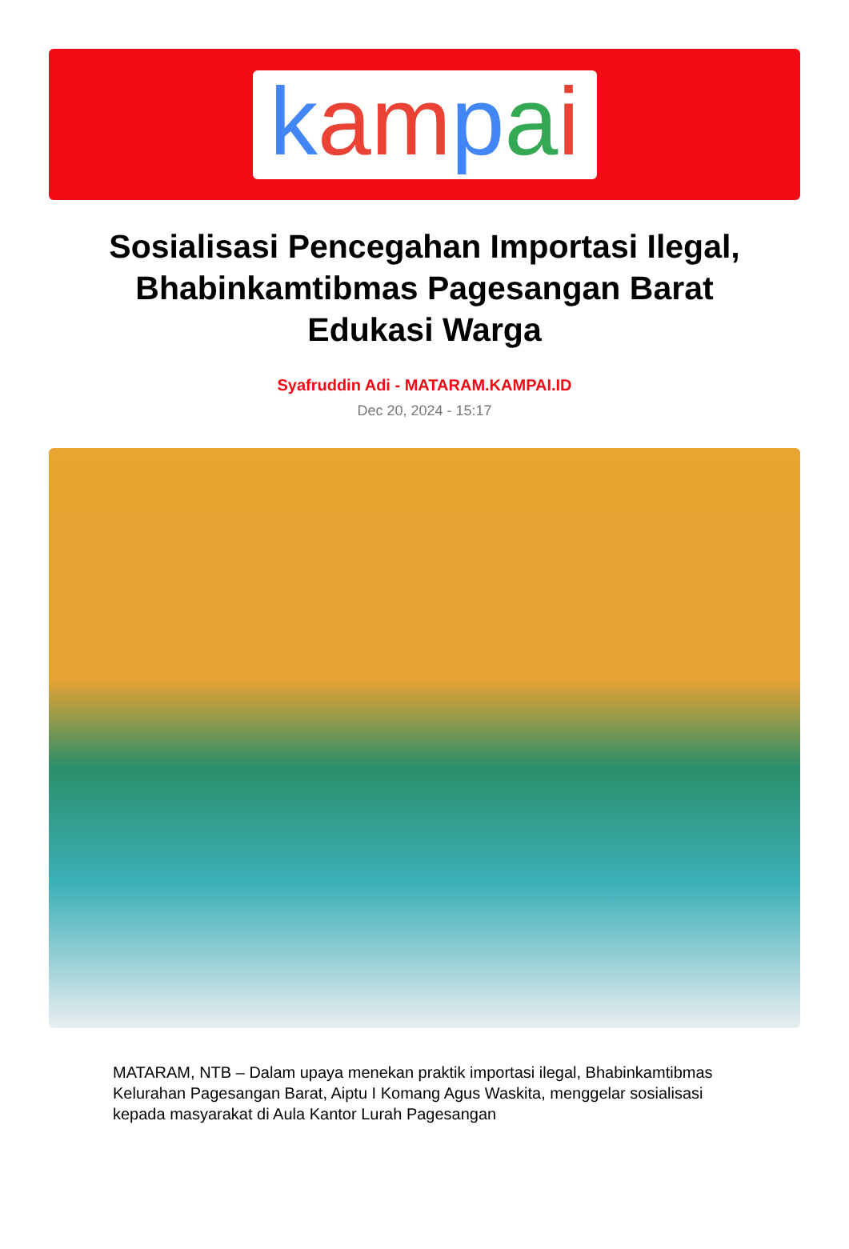kam pai
Sosialisasi Pencegahan Importasi Ilegal, Bhabinkamtibmas Pagesangan Barat Edukasi Warga
Syafruddin Adi - MATARAM.KAMPAI.ID
Dec 20, 2024 - 15:17
MATARAM, NTB – Dalam upaya menekan praktik importasi ilegal, Bhabinkamtibmas Kelurahan Pagesangan Barat, Aiptu I Komang Agus Waskita, menggelar sosialisasi kepada masyarakat di Aula Kantor Lurah Pagesangan